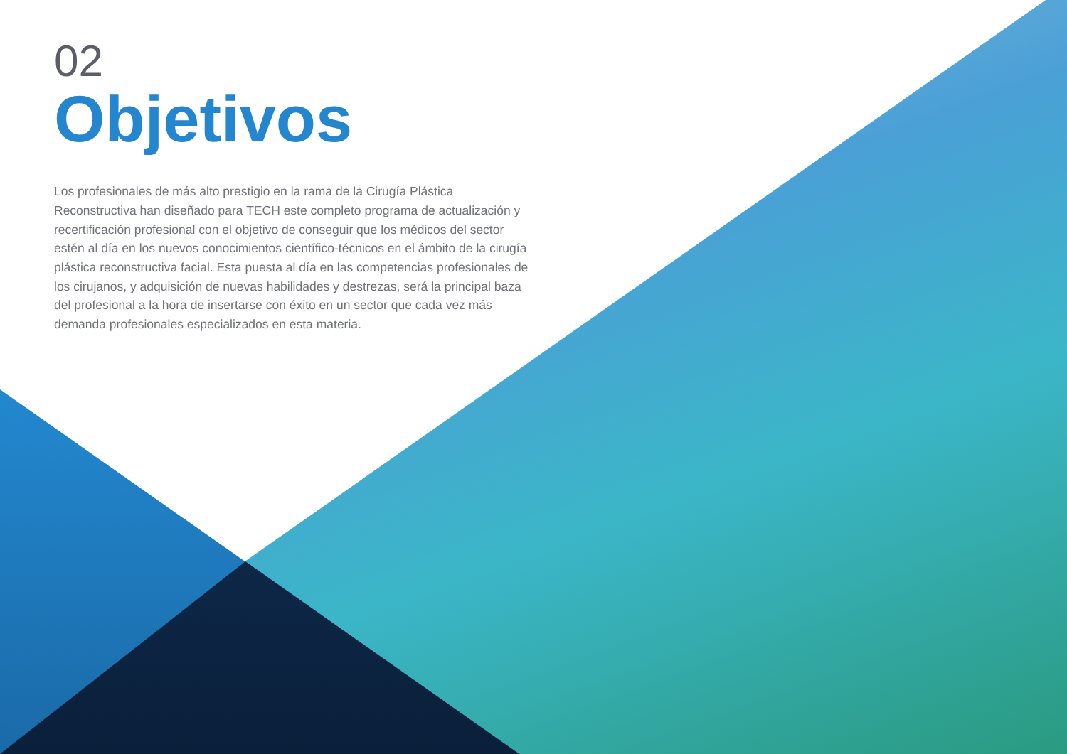02
Objetivos
Los profesionales de más alto prestigio en la rama de la Cirugía Plástica Reconstructiva han diseñado para TECH este completo programa de actualización y recertificación profesional con el objetivo de conseguir que los médicos del sector estén al día en los nuevos conocimientos científico-técnicos en el ámbito de la cirugía plástica reconstructiva facial. Esta puesta al día en las competencias profesionales de los cirujanos, y adquisición de nuevas habilidades y destrezas, será la principal baza del profesional a la hora de insertarse con éxito en un sector que cada vez más demanda profesionales especializados en esta materia.